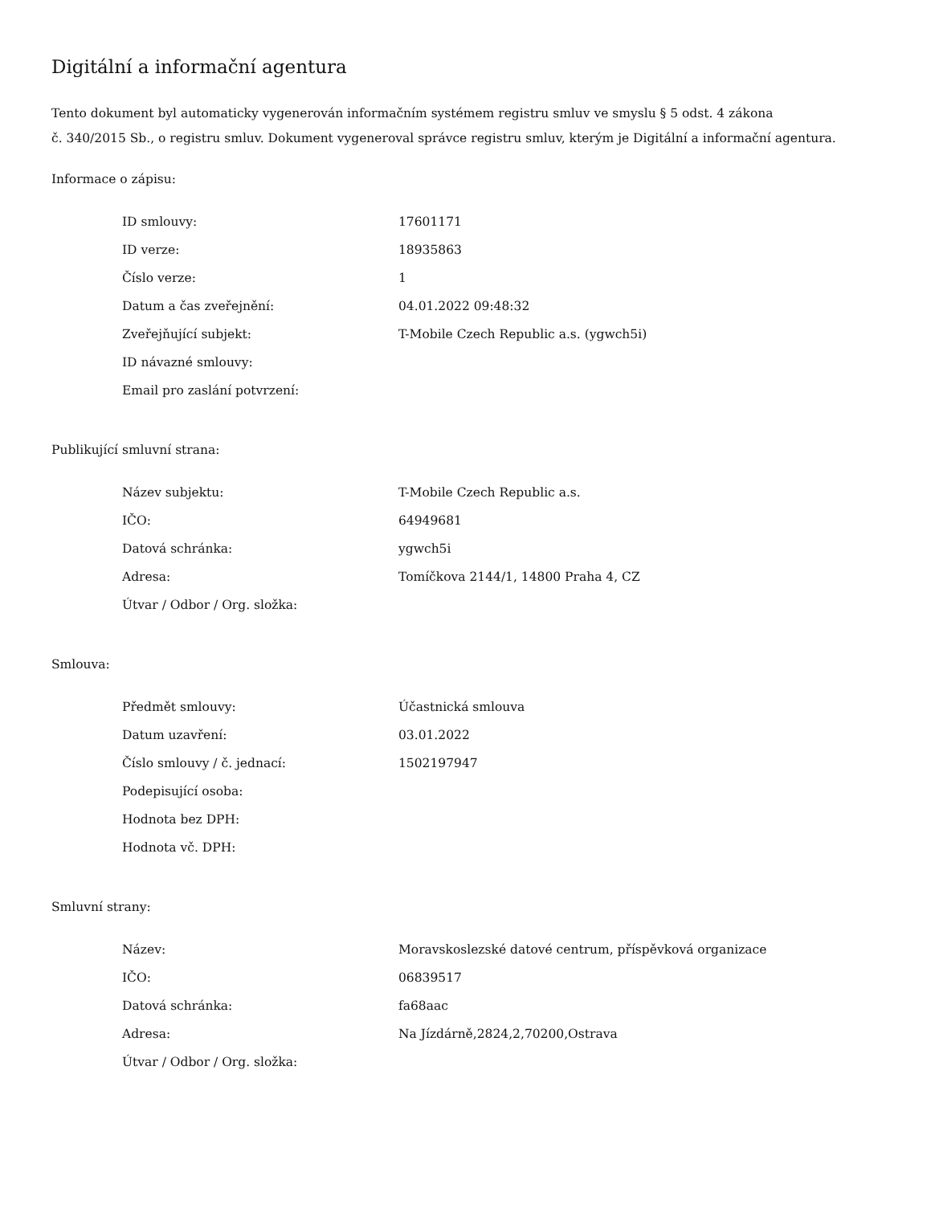Digitální a informační agentura
Tento dokument byl automaticky vygenerován informačním systémem registru smluv ve smyslu § 5 odst. 4 zákona
č. 340/2015 Sb., o registru smluv. Dokument vygeneroval správce registru smluv, kterým je Digitální a informační agentura.
Informace o zápisu:
| ID smlouvy: | 17601171 |
| ID verze: | 18935863 |
| Číslo verze: | 1 |
| Datum a čas zveřejnění: | 04.01.2022 09:48:32 |
| Zveřejňující subjekt: | T-Mobile Czech Republic a.s. (ygwch5i) |
| ID návazné smlouvy: | |
| Email pro zaslání potvrzení: | |
Publikující smluvní strana:
| Název subjektu: | T-Mobile Czech Republic a.s. |
| IČO: | 64949681 |
| Datová schránka: | ygwch5i |
| Adresa: | Tomíčkova 2144/1, 14800 Praha 4, CZ |
| Útvar / Odbor / Org. složka: | |
Smlouva:
| Předmět smlouvy: | Účastnická smlouva |
| Datum uzavření: | 03.01.2022 |
| Číslo smlouvy / č. jednací: | 1502197947 |
| Podepisující osoba: | |
| Hodnota bez DPH: | |
| Hodnota vč. DPH: | |
Smluvní strany:
| Název: | Moravskoslezské datové centrum, příspěvková organizace |
| IČO: | 06839517 |
| Datová schránka: | fa68aac |
| Adresa: | Na Jízdárně,2824,2,70200,Ostrava |
| Útvar / Odbor / Org. složka: | |